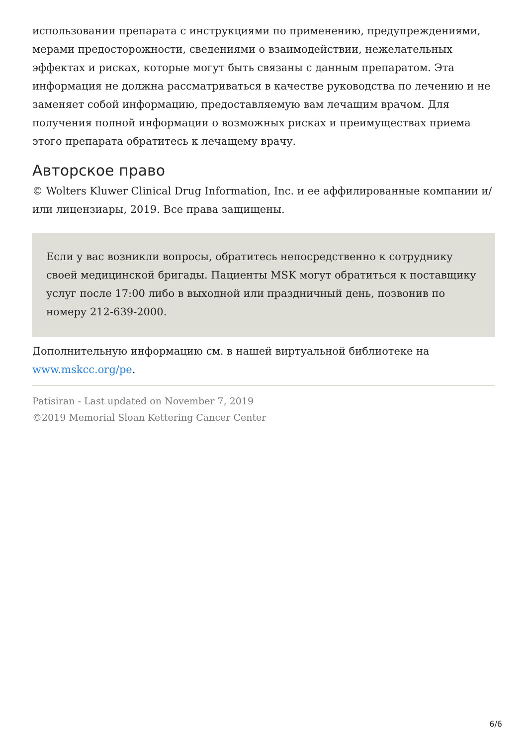использовании препарата с инструкциями по применению, предупреждениями, мерами предосторожности, сведениями о взаимодействии, нежелательных эффектах и рисках, которые могут быть связаны с данным препаратом. Эта информация не должна рассматриваться в качестве руководства по лечению и не заменяет собой информацию, предоставляемую вам лечащим врачом. Для получения полной информации о возможных рисках и преимуществах приема этого препарата обратитесь к лечащему врачу.
Авторское право
© Wolters Kluwer Clinical Drug Information, Inc. и ее аффилированные компании и/или лицензиары, 2019. Все права защищены.
Если у вас возникли вопросы, обратитесь непосредственно к сотруднику своей медицинской бригады. Пациенты MSK могут обратиться к поставщику услуг после 17:00 либо в выходной или праздничный день, позвонив по номеру 212-639-2000.
Дополнительную информацию см. в нашей виртуальной библиотеке на www.mskcc.org/pe.
Patisiran - Last updated on November 7, 2019
©2019 Memorial Sloan Kettering Cancer Center
6/6